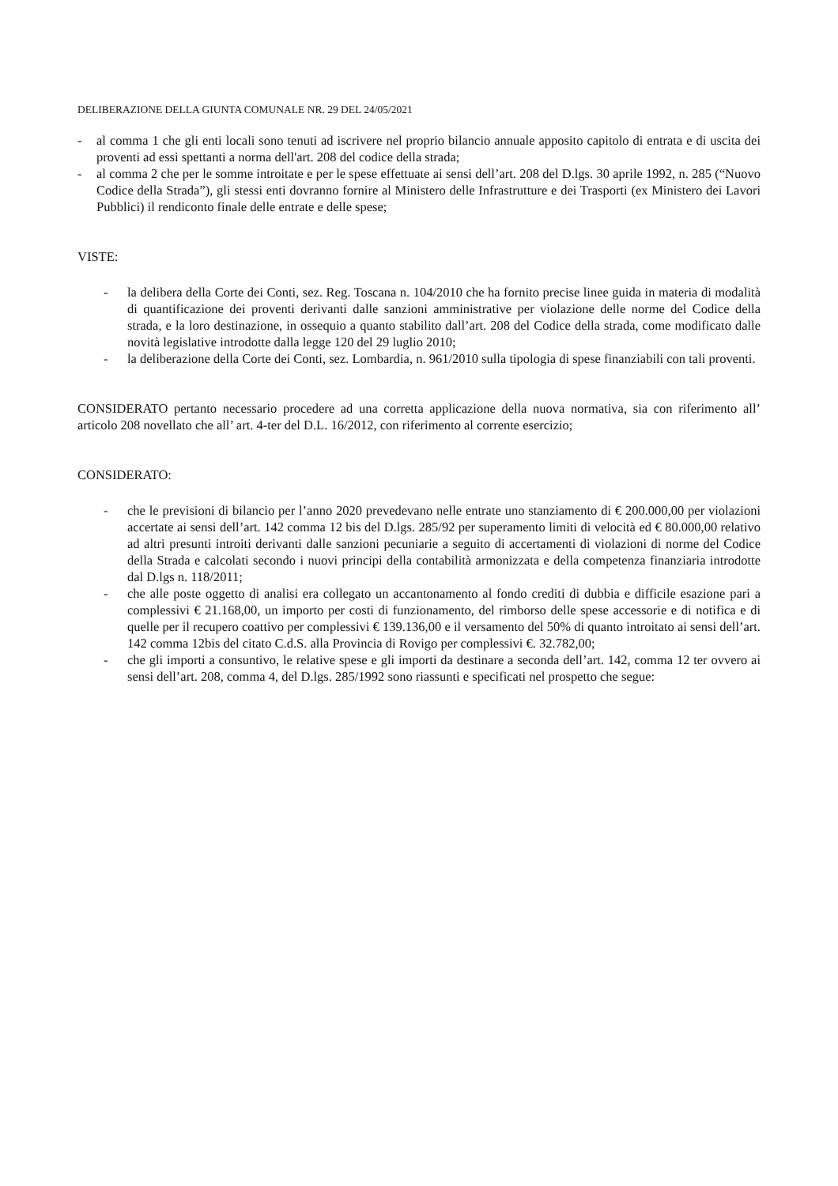DELIBERAZIONE DELLA GIUNTA COMUNALE NR. 29 DEL 24/05/2021
- al comma 1 che gli enti locali sono tenuti ad iscrivere nel proprio bilancio annuale apposito capitolo di entrata e di uscita dei proventi ad essi spettanti a norma dell'art. 208 del codice della strada;
- al comma 2 che per le somme introitate e per le spese effettuate ai sensi dell’art. 208 del D.lgs. 30 aprile 1992, n. 285 (“Nuovo Codice della Strada”), gli stessi enti dovranno fornire al Ministero delle Infrastrutture e dei Trasporti (ex Ministero dei Lavori Pubblici) il rendiconto finale delle entrate e delle spese;
VISTE:
- la delibera della Corte dei Conti, sez. Reg. Toscana n. 104/2010 che ha fornito precise linee guida in materia di modalità di quantificazione dei proventi derivanti dalle sanzioni amministrative per violazione delle norme del Codice della strada, e la loro destinazione, in ossequio a quanto stabilito dall’art. 208 del Codice della strada, come modificato dalle novità legislative introdotte dalla legge 120 del 29 luglio 2010;
- la deliberazione della Corte dei Conti, sez. Lombardia, n. 961/2010 sulla tipologia di spese finanziabili con tali proventi.
CONSIDERATO pertanto necessario procedere ad una corretta applicazione della nuova normativa, sia con riferimento all’ articolo 208 novellato che all’ art. 4-ter del D.L. 16/2012, con riferimento al corrente esercizio;
CONSIDERATO:
- che le previsioni di bilancio per l’anno 2020 prevedevano nelle entrate uno stanziamento di € 200.000,00 per violazioni accertate ai sensi dell’art. 142 comma 12 bis del D.lgs. 285/92 per superamento limiti di velocità ed € 80.000,00 relativo ad altri presunti introiti derivanti dalle sanzioni pecuniarie a seguito di accertamenti di violazioni di norme del Codice della Strada e calcolati secondo i nuovi principi della contabilità armonizzata e della competenza finanziaria introdotte dal D.lgs n. 118/2011;
- che alle poste oggetto di analisi era collegato un accantonamento al fondo crediti di dubbia e difficile esazione pari a complessivi € 21.168,00, un importo per costi di funzionamento, del rimborso delle spese accessorie e di notifica e di quelle per il recupero coattivo per complessivi € 139.136,00 e il versamento del 50% di quanto introitato ai sensi dell’art. 142 comma 12bis del citato C.d.S. alla Provincia di Rovigo per complessivi €. 32.782,00;
- che gli importi a consuntivo, le relative spese e gli importi da destinare a seconda dell’art. 142, comma 12 ter ovvero ai sensi dell’art. 208, comma 4, del D.lgs. 285/1992 sono riassunti e specificati nel prospetto che segue: